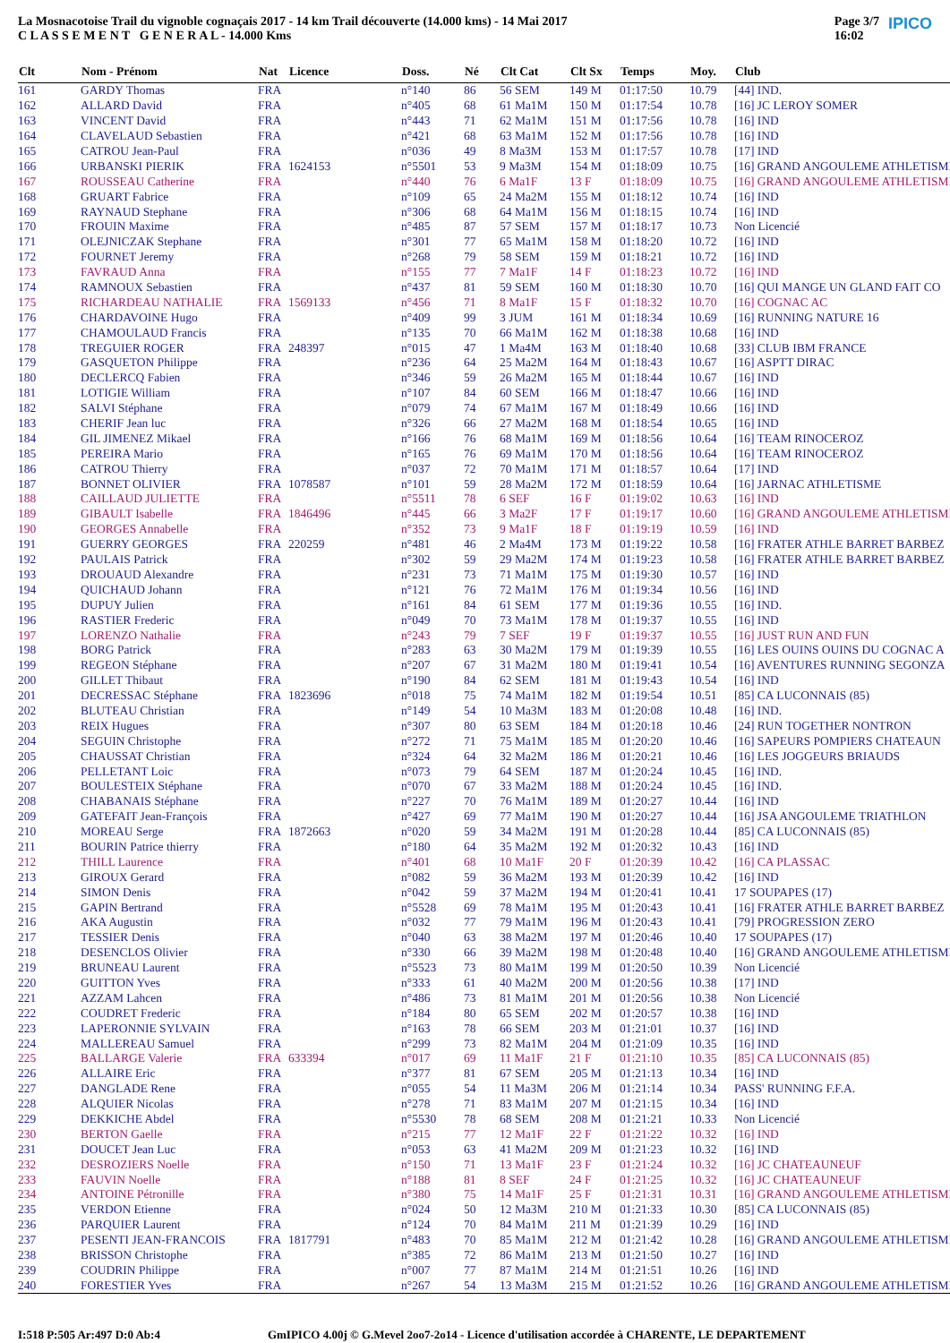La Mosnacotoise Trail du vignoble cognaçais 2017 - 14 km Trail découverte (14.000 kms) - 14 Mai 2017
C L A S S E M E N T G E N E R A L - 14.000 Kms
Page 3/7
16:02 IPICO
| Clt | Nom - Prénom | Nat | Licence | Doss. | Né | Clt Cat | Clt Sx | Temps | Moy. | Club |
| --- | --- | --- | --- | --- | --- | --- | --- | --- | --- | --- |
| 161 | GARDY Thomas | FRA | | n°140 | 86 | 56 SEM | 149 M | 01:17:50 | 10.79 | [44] IND. |
| 162 | ALLARD David | FRA | | n°405 | 68 | 61 Ma1M | 150 M | 01:17:54 | 10.78 | [16] JC LEROY SOMER |
| 163 | VINCENT David | FRA | | n°443 | 71 | 62 Ma1M | 151 M | 01:17:56 | 10.78 | [16] IND |
| 164 | CLAVELAUD Sebastien | FRA | | n°421 | 68 | 63 Ma1M | 152 M | 01:17:56 | 10.78 | [16] IND |
| 165 | CATROU Jean-Paul | FRA | | n°036 | 49 | 8 Ma3M | 153 M | 01:17:57 | 10.78 | [17] IND |
| 166 | URBANSKI PIERIK | FRA | 1624153 | n°5501 | 53 | 9 Ma3M | 154 M | 01:18:09 | 10.75 | [16] GRAND ANGOULEME ATHLETISME |
| 167 | ROUSSEAU Catherine | FRA | | n°440 | 76 | 6 Ma1F | 13 F | 01:18:09 | 10.75 | [16] GRAND ANGOULEME ATHLETISME |
| 168 | GRUART Fabrice | FRA | | n°109 | 65 | 24 Ma2M | 155 M | 01:18:12 | 10.74 | [16] IND |
| 169 | RAYNAUD Stephane | FRA | | n°306 | 68 | 64 Ma1M | 156 M | 01:18:15 | 10.74 | [16] IND |
| 170 | FROUIN Maxime | FRA | | n°485 | 87 | 57 SEM | 157 M | 01:18:17 | 10.73 | Non Licencié |
| 171 | OLEJNICZAK Stephane | FRA | | n°301 | 77 | 65 Ma1M | 158 M | 01:18:20 | 10.72 | [16] IND |
| 172 | FOURNET Jeremy | FRA | | n°268 | 79 | 58 SEM | 159 M | 01:18:21 | 10.72 | [16] IND |
| 173 | FAVRAUD Anna | FRA | | n°155 | 77 | 7 Ma1F | 14 F | 01:18:23 | 10.72 | [16] IND |
| 174 | RAMNOUX Sebastien | FRA | | n°437 | 81 | 59 SEM | 160 M | 01:18:30 | 10.70 | [16] QUI MANGE UN GLAND FAIT CO |
| 175 | RICHARDEAU NATHALIE | FRA | 1569133 | n°456 | 71 | 8 Ma1F | 15 F | 01:18:32 | 10.70 | [16] COGNAC AC |
| 176 | CHARDAVOINE Hugo | FRA | | n°409 | 99 | 3 JUM | 161 M | 01:18:34 | 10.69 | [16] RUNNING NATURE 16 |
| 177 | CHAMOULAUD Francis | FRA | | n°135 | 70 | 66 Ma1M | 162 M | 01:18:38 | 10.68 | [16] IND |
| 178 | TREGUIER ROGER | FRA | 248397 | n°015 | 47 | 1 Ma4M | 163 M | 01:18:40 | 10.68 | [33] CLUB IBM FRANCE |
| 179 | GASQUETON Philippe | FRA | | n°236 | 64 | 25 Ma2M | 164 M | 01:18:43 | 10.67 | [16] ASPTT DIRAC |
| 180 | DECLERCQ Fabien | FRA | | n°346 | 59 | 26 Ma2M | 165 M | 01:18:44 | 10.67 | [16] IND |
| 181 | LOTIGIE William | FRA | | n°107 | 84 | 60 SEM | 166 M | 01:18:47 | 10.66 | [16] IND |
| 182 | SALVI Stéphane | FRA | | n°079 | 74 | 67 Ma1M | 167 M | 01:18:49 | 10.66 | [16] IND |
| 183 | CHERIF Jean luc | FRA | | n°326 | 66 | 27 Ma2M | 168 M | 01:18:54 | 10.65 | [16] IND |
| 184 | GIL JIMENEZ Mikael | FRA | | n°166 | 76 | 68 Ma1M | 169 M | 01:18:56 | 10.64 | [16] TEAM RINOCEROZ |
| 185 | PEREIRA Mario | FRA | | n°165 | 76 | 69 Ma1M | 170 M | 01:18:56 | 10.64 | [16] TEAM RINOCEROZ |
| 186 | CATROU Thierry | FRA | | n°037 | 72 | 70 Ma1M | 171 M | 01:18:57 | 10.64 | [17] IND |
| 187 | BONNET OLIVIER | FRA | 1078587 | n°101 | 59 | 28 Ma2M | 172 M | 01:18:59 | 10.64 | [16] JARNAC ATHLETISME |
| 188 | CAILLAUD JULIETTE | FRA | | n°5511 | 78 | 6 SEF | 16 F | 01:19:02 | 10.63 | [16] IND |
| 189 | GIBAULT Isabelle | FRA | 1846496 | n°445 | 66 | 3 Ma2F | 17 F | 01:19:17 | 10.60 | [16] GRAND ANGOULEME ATHLETISME |
| 190 | GEORGES Annabelle | FRA | | n°352 | 73 | 9 Ma1F | 18 F | 01:19:19 | 10.59 | [16] IND |
| 191 | GUERRY GEORGES | FRA | 220259 | n°481 | 46 | 2 Ma4M | 173 M | 01:19:22 | 10.58 | [16] FRATER ATHLE BARRET BARBEZ |
| 192 | PAULAIS Patrick | FRA | | n°302 | 59 | 29 Ma2M | 174 M | 01:19:23 | 10.58 | [16] FRATER ATHLE BARRET BARBEZ |
| 193 | DROUAUD Alexandre | FRA | | n°231 | 73 | 71 Ma1M | 175 M | 01:19:30 | 10.57 | [16] IND |
| 194 | QUICHAUD Johann | FRA | | n°121 | 76 | 72 Ma1M | 176 M | 01:19:34 | 10.56 | [16] IND |
| 195 | DUPUY Julien | FRA | | n°161 | 84 | 61 SEM | 177 M | 01:19:36 | 10.55 | [16] IND. |
| 196 | RASTIER Frederic | FRA | | n°049 | 70 | 73 Ma1M | 178 M | 01:19:37 | 10.55 | [16] IND |
| 197 | LORENZO Nathalie | FRA | | n°243 | 79 | 7 SEF | 19 F | 01:19:37 | 10.55 | [16] JUST RUN AND FUN |
| 198 | BORG Patrick | FRA | | n°283 | 63 | 30 Ma2M | 179 M | 01:19:39 | 10.55 | [16] LES OUINS OUINS DU COGNAC A |
| 199 | REGEON Stéphane | FRA | | n°207 | 67 | 31 Ma2M | 180 M | 01:19:41 | 10.54 | [16] AVENTURES RUNNING SEGONZA |
| 200 | GILLET Thibaut | FRA | | n°190 | 84 | 62 SEM | 181 M | 01:19:43 | 10.54 | [16] IND |
| 201 | DECRESSAC Stéphane | FRA | 1823696 | n°018 | 75 | 74 Ma1M | 182 M | 01:19:54 | 10.51 | [85] CA LUCONNAIS (85) |
| 202 | BLUTEAU Christian | FRA | | n°149 | 54 | 10 Ma3M | 183 M | 01:20:08 | 10.48 | [16] IND. |
| 203 | REIX Hugues | FRA | | n°307 | 80 | 63 SEM | 184 M | 01:20:18 | 10.46 | [24] RUN TOGETHER NONTRON |
| 204 | SEGUIN Christophe | FRA | | n°272 | 71 | 75 Ma1M | 185 M | 01:20:20 | 10.46 | [16] SAPEURS POMPIERS CHATEAUN |
| 205 | CHAUSSAT Christian | FRA | | n°324 | 64 | 32 Ma2M | 186 M | 01:20:21 | 10.46 | [16] LES JOGGEURS BRIAUDS |
| 206 | PELLETANT Loic | FRA | | n°073 | 79 | 64 SEM | 187 M | 01:20:24 | 10.45 | [16] IND. |
| 207 | BOULESTEIX Stéphane | FRA | | n°070 | 67 | 33 Ma2M | 188 M | 01:20:24 | 10.45 | [16] IND. |
| 208 | CHABANAIS Stéphane | FRA | | n°227 | 70 | 76 Ma1M | 189 M | 01:20:27 | 10.44 | [16] IND |
| 209 | GATEFAIT Jean-François | FRA | | n°427 | 69 | 77 Ma1M | 190 M | 01:20:27 | 10.44 | [16] JSA ANGOULEME TRIATHLON |
| 210 | MOREAU Serge | FRA | 1872663 | n°020 | 59 | 34 Ma2M | 191 M | 01:20:28 | 10.44 | [85] CA LUCONNAIS (85) |
| 211 | BOURIN Patrice thierry | FRA | | n°180 | 64 | 35 Ma2M | 192 M | 01:20:32 | 10.43 | [16] IND |
| 212 | THILL Laurence | FRA | | n°401 | 68 | 10 Ma1F | 20 F | 01:20:39 | 10.42 | [16] CA PLASSAC |
| 213 | GIROUX Gerard | FRA | | n°082 | 59 | 36 Ma2M | 193 M | 01:20:39 | 10.42 | [16] IND |
| 214 | SIMON Denis | FRA | | n°042 | 59 | 37 Ma2M | 194 M | 01:20:41 | 10.41 | 17 SOUPAPES (17) |
| 215 | GAPIN Bertrand | FRA | | n°5528 | 69 | 78 Ma1M | 195 M | 01:20:43 | 10.41 | [16] FRATER ATHLE BARRET BARBEZ |
| 216 | AKA Augustin | FRA | | n°032 | 77 | 79 Ma1M | 196 M | 01:20:43 | 10.41 | [79] PROGRESSION ZERO |
| 217 | TESSIER Denis | FRA | | n°040 | 63 | 38 Ma2M | 197 M | 01:20:46 | 10.40 | 17 SOUPAPES (17) |
| 218 | DESENCLOS Olivier | FRA | | n°330 | 66 | 39 Ma2M | 198 M | 01:20:48 | 10.40 | [16] GRAND ANGOULEME ATHLETISME |
| 219 | BRUNEAU Laurent | FRA | | n°5523 | 73 | 80 Ma1M | 199 M | 01:20:50 | 10.39 | Non Licencié |
| 220 | GUITTON Yves | FRA | | n°333 | 61 | 40 Ma2M | 200 M | 01:20:56 | 10.38 | [17] IND |
| 221 | AZZAM Lahcen | FRA | | n°486 | 73 | 81 Ma1M | 201 M | 01:20:56 | 10.38 | Non Licencié |
| 222 | COUDRET Frederic | FRA | | n°184 | 80 | 65 SEM | 202 M | 01:20:57 | 10.38 | [16] IND |
| 223 | LAPERONNIE SYLVAIN | FRA | | n°163 | 78 | 66 SEM | 203 M | 01:21:01 | 10.37 | [16] IND |
| 224 | MALLEREAU Samuel | FRA | | n°299 | 73 | 82 Ma1M | 204 M | 01:21:09 | 10.35 | [16] IND |
| 225 | BALLARGE Valerie | FRA | 633394 | n°017 | 69 | 11 Ma1F | 21 F | 01:21:10 | 10.35 | [85] CA LUCONNAIS (85) |
| 226 | ALLAIRE Eric | FRA | | n°377 | 81 | 67 SEM | 205 M | 01:21:13 | 10.34 | [16] IND |
| 227 | DANGLADE Rene | FRA | | n°055 | 54 | 11 Ma3M | 206 M | 01:21:14 | 10.34 | PASS' RUNNING F.F.A. |
| 228 | ALQUIER Nicolas | FRA | | n°278 | 71 | 83 Ma1M | 207 M | 01:21:15 | 10.34 | [16] IND |
| 229 | DEKKICHE Abdel | FRA | | n°5530 | 78 | 68 SEM | 208 M | 01:21:21 | 10.33 | Non Licencié |
| 230 | BERTON Gaelle | FRA | | n°215 | 77 | 12 Ma1F | 22 F | 01:21:22 | 10.32 | [16] IND |
| 231 | DOUCET Jean Luc | FRA | | n°053 | 63 | 41 Ma2M | 209 M | 01:21:23 | 10.32 | [16] IND |
| 232 | DESROZIERS Noelle | FRA | | n°150 | 71 | 13 Ma1F | 23 F | 01:21:24 | 10.32 | [16] JC CHATEAUNEUF |
| 233 | FAUVIN Noelle | FRA | | n°188 | 81 | 8 SEF | 24 F | 01:21:25 | 10.32 | [16] JC CHATEAUNEUF |
| 234 | ANTOINE Pétronille | FRA | | n°380 | 75 | 14 Ma1F | 25 F | 01:21:31 | 10.31 | [16] GRAND ANGOULEME ATHLETISME |
| 235 | VERDON Etienne | FRA | | n°024 | 50 | 12 Ma3M | 210 M | 01:21:33 | 10.30 | [85] CA LUCONNAIS (85) |
| 236 | PARQUIER Laurent | FRA | | n°124 | 70 | 84 Ma1M | 211 M | 01:21:39 | 10.29 | [16] IND |
| 237 | PESENTI JEAN-FRANCOIS | FRA | 1817791 | n°483 | 70 | 85 Ma1M | 212 M | 01:21:42 | 10.28 | [16] GRAND ANGOULEME ATHLETISME |
| 238 | BRISSON Christophe | FRA | | n°385 | 72 | 86 Ma1M | 213 M | 01:21:50 | 10.27 | [16] IND |
| 239 | COUDRIN Philippe | FRA | | n°007 | 77 | 87 Ma1M | 214 M | 01:21:51 | 10.26 | [16] IND |
| 240 | FORESTIER Yves | FRA | | n°267 | 54 | 13 Ma3M | 215 M | 01:21:52 | 10.26 | [16] GRAND ANGOULEME ATHLETISME |
I:518 P:505 Ar:497 D:0 Ab:4 GmIPICO 4.00j © G.Mevel 2oo7-2o14 - Licence d'utilisation accordée à CHARENTE, LE DEPARTEMENT